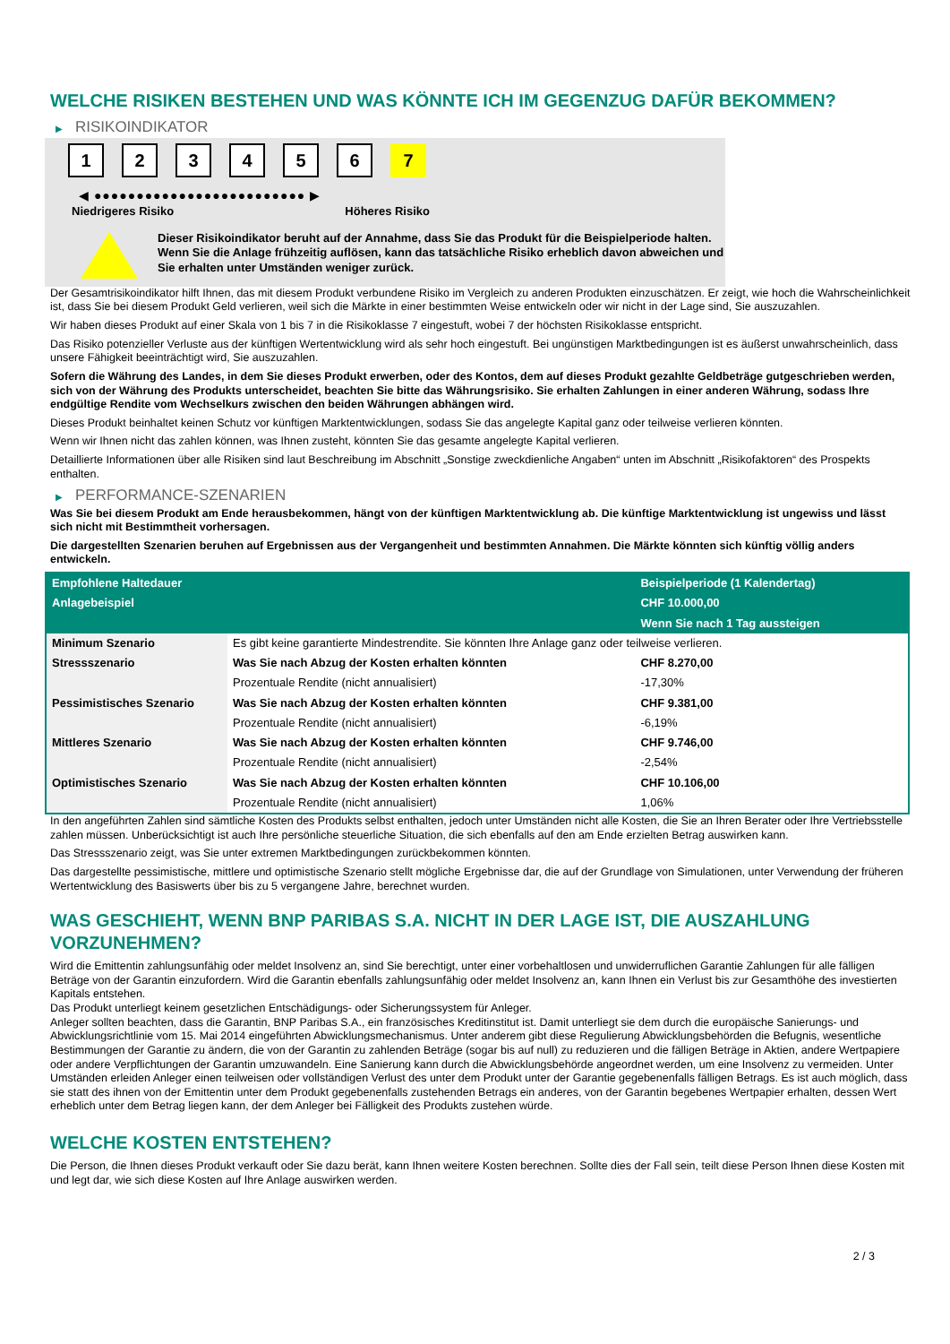WELCHE RISIKEN BESTEHEN UND WAS KÖNNTE ICH IM GEGENZUG DAFÜR BEKOMMEN?
▶ RISIKOINDIKATOR
1 2 3 4 5 6 7
◀ ●●●●●●●●●●●●●●●●●●●●●●●●● ▶
Niedrigeres Risiko Höheres Risiko
Dieser Risikoindikator beruht auf der Annahme, dass Sie das Produkt für die Beispielperiode halten.
Wenn Sie die Anlage frühzeitig auflösen, kann das tatsächliche Risiko erheblich davon abweichen und Sie erhalten unter Umständen weniger zurück.
Der Gesamtrisikoindikator hilft Ihnen, das mit diesem Produkt verbundene Risiko im Vergleich zu anderen Produkten einzuschätzen. Er zeigt, wie hoch die Wahrscheinlichkeit ist, dass Sie bei diesem Produkt Geld verlieren, weil sich die Märkte in einer bestimmten Weise entwickeln oder wir nicht in der Lage sind, Sie auszuzahlen.
Wir haben dieses Produkt auf einer Skala von 1 bis 7 in die Risikoklasse 7 eingestuft, wobei 7 der höchsten Risikoklasse entspricht.
Das Risiko potenzieller Verluste aus der künftigen Wertentwicklung wird als sehr hoch eingestuft. Bei ungünstigen Marktbedingungen ist es äußerst unwahrscheinlich, dass unsere Fähigkeit beeinträchtigt wird, Sie auszuzahlen.
Sofern die Währung des Landes, in dem Sie dieses Produkt erwerben, oder des Kontos, dem auf dieses Produkt gezahlte Geldbeträge gutgeschrieben werden, sich von der Währung des Produkts unterscheidet, beachten Sie bitte das Währungsrisiko. Sie erhalten Zahlungen in einer anderen Währung, sodass Ihre endgültige Rendite vom Wechselkurs zwischen den beiden Währungen abhängen wird.
Dieses Produkt beinhaltet keinen Schutz vor künftigen Marktentwicklungen, sodass Sie das angelegte Kapital ganz oder teilweise verlieren könnten.
Wenn wir Ihnen nicht das zahlen können, was Ihnen zusteht, könnten Sie das gesamte angelegte Kapital verlieren.
Detaillierte Informationen über alle Risiken sind laut Beschreibung im Abschnitt „Sonstige zweckdienliche Angaben“ unten im Abschnitt „Risikofaktoren“ des Prospekts enthalten.
▶ PERFORMANCE-SZENARIEN
Was Sie bei diesem Produkt am Ende herausbekommen, hängt von der künftigen Marktentwicklung ab. Die künftige Marktentwicklung ist ungewiss und lässt sich nicht mit Bestimmtheit vorhersagen.
Die dargestellten Szenarien beruhen auf Ergebnissen aus der Vergangenheit und bestimmten Annahmen. Die Märkte könnten sich künftig völlig anders entwickeln.
| Empfohlene Haltedauer | | Beispielperiode (1 Kalendertag) |
| --- | --- | --- |
| Anlagebeispiel | | CHF 10.000,00 |
| | | Wenn Sie nach 1 Tag aussteigen |
| Minimum Szenario | Es gibt keine garantierte Mindestrendite. Sie könnten Ihre Anlage ganz oder teilweise verlieren. | |
| Stressszenario | Was Sie nach Abzug der Kosten erhalten könnten | CHF 8.270,00 |
| | Prozentuale Rendite (nicht annualisiert) | -17,30% |
| Pessimistisches Szenario | Was Sie nach Abzug der Kosten erhalten könnten | CHF 9.381,00 |
| | Prozentuale Rendite (nicht annualisiert) | -6,19% |
| Mittleres Szenario | Was Sie nach Abzug der Kosten erhalten könnten | CHF 9.746,00 |
| | Prozentuale Rendite (nicht annualisiert) | -2,54% |
| Optimistisches Szenario | Was Sie nach Abzug der Kosten erhalten könnten | CHF 10.106,00 |
| | Prozentuale Rendite (nicht annualisiert) | 1,06% |
In den angeführten Zahlen sind sämtliche Kosten des Produkts selbst enthalten, jedoch unter Umständen nicht alle Kosten, die Sie an Ihren Berater oder Ihre Vertriebsstelle zahlen müssen. Unberücksichtigt ist auch Ihre persönliche steuerliche Situation, die sich ebenfalls auf den am Ende erzielten Betrag auswirken kann.
Das Stressszenario zeigt, was Sie unter extremen Marktbedingungen zurückbekommen könnten.
Das dargestellte pessimistische, mittlere und optimistische Szenario stellt mögliche Ergebnisse dar, die auf der Grundlage von Simulationen, unter Verwendung der früheren Wertentwicklung des Basiswerts über bis zu 5 vergangene Jahre, berechnet wurden.
WAS GESCHIEHT, WENN BNP PARIBAS S.A. NICHT IN DER LAGE IST, DIE AUSZAHLUNG VORZUNEHMEN?
Wird die Emittentin zahlungsunfähig oder meldet Insolvenz an, sind Sie berechtigt, unter einer vorbehaltlosen und unwiderruflichen Garantie Zahlungen für alle fälligen Beträge von der Garantin einzufordern. Wird die Garantin ebenfalls zahlungsunfähig oder meldet Insolvenz an, kann Ihnen ein Verlust bis zur Gesamthöhe des investierten Kapitals entstehen.
Das Produkt unterliegt keinem gesetzlichen Entschädigungs- oder Sicherungssystem für Anleger.
Anleger sollten beachten, dass die Garantin, BNP Paribas S.A., ein französisches Kreditinstitut ist. Damit unterliegt sie dem durch die europäische Sanierungs- und Abwicklungsrichtlinie vom 15. Mai 2014 eingeführten Abwicklungsmechanismus. Unter anderem gibt diese Regulierung Abwicklungsbehörden die Befugnis, wesentliche Bestimmungen der Garantie zu ändern, die von der Garantin zu zahlenden Beträge (sogar bis auf null) zu reduzieren und die fälligen Beträge in Aktien, andere Wertpapiere oder andere Verpflichtungen der Garantin umzuwandeln. Eine Sanierung kann durch die Abwicklungsbehörde angeordnet werden, um eine Insolvenz zu vermeiden. Unter Umständen erleiden Anleger einen teilweisen oder vollständigen Verlust des unter dem Produkt unter der Garantie gegebenenfalls fälligen Betrags. Es ist auch möglich, dass sie statt des ihnen von der Emittentin unter dem Produkt gegebenenfalls zustehenden Betrags ein anderes, von der Garantin begebenes Wertpapier erhalten, dessen Wert erheblich unter dem Betrag liegen kann, der dem Anleger bei Fälligkeit des Produkts zustehen würde.
WELCHE KOSTEN ENTSTEHEN?
Die Person, die Ihnen dieses Produkt verkauft oder Sie dazu berät, kann Ihnen weitere Kosten berechnen. Sollte dies der Fall sein, teilt diese Person Ihnen diese Kosten mit und legt dar, wie sich diese Kosten auf Ihre Anlage auswirken werden.
2 / 3